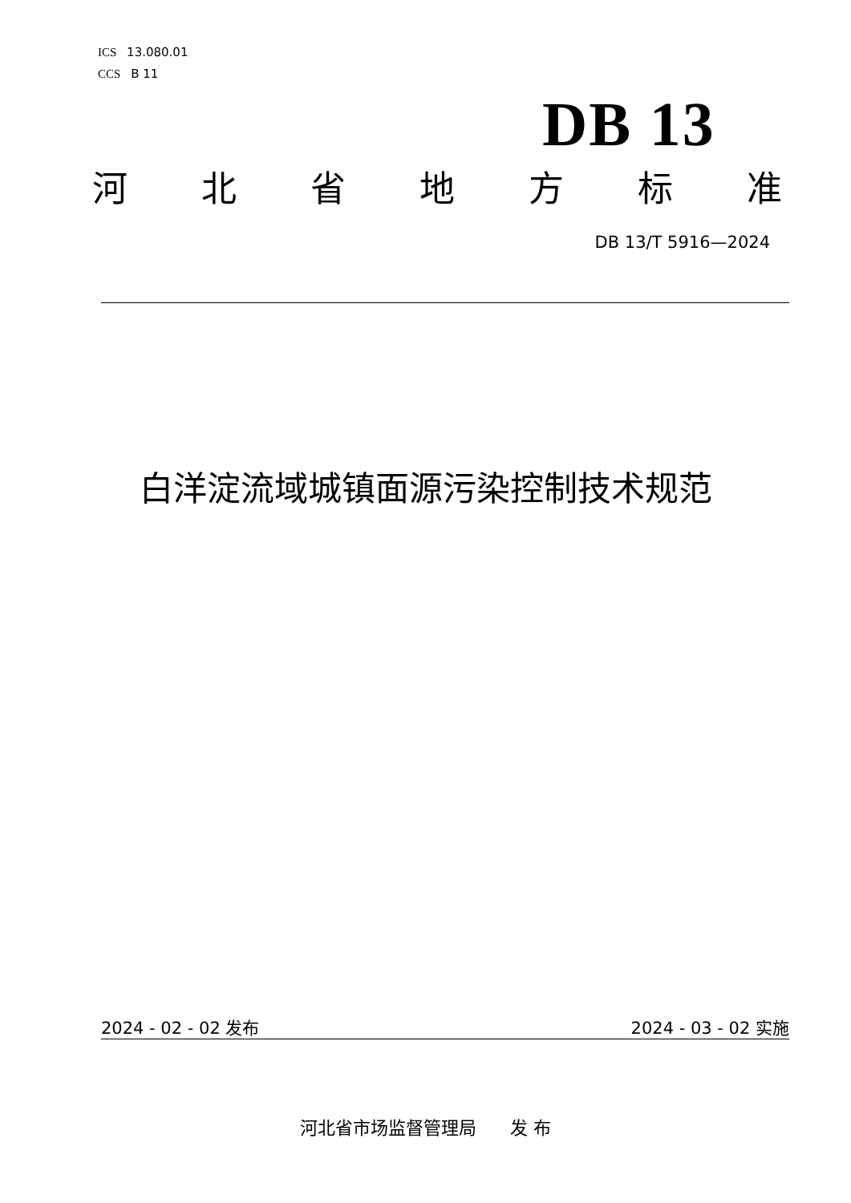ICS 13.080.01
CCS B 11
DB 13
河北省地方标准
DB 13/T 5916—2024
白洋淀流域城镇面源污染控制技术规范
2024 - 02 - 02 发布 2024 - 03 - 02 实施
河北省市场监督管理局 发 布